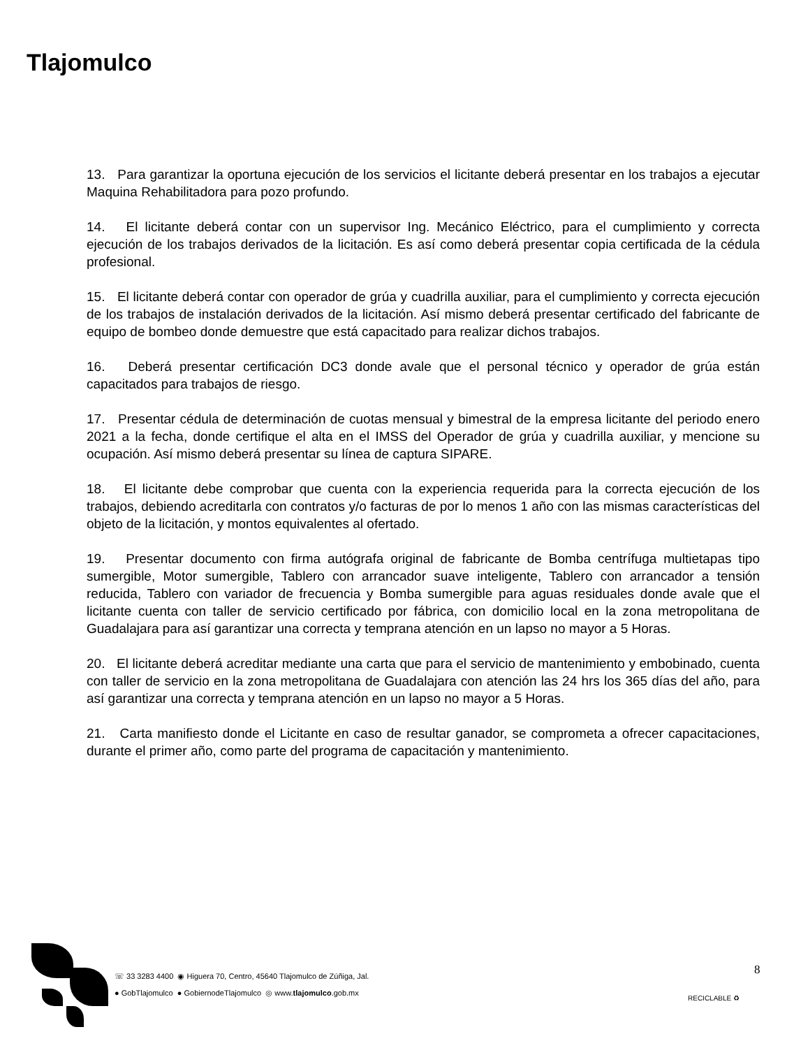Tlajomulco
13. Para garantizar la oportuna ejecución de los servicios el licitante deberá presentar en los trabajos a ejecutar Maquina Rehabilitadora para pozo profundo.
14. El licitante deberá contar con un supervisor Ing. Mecánico Eléctrico, para el cumplimiento y correcta ejecución de los trabajos derivados de la licitación. Es así como deberá presentar copia certificada de la cédula profesional.
15. El licitante deberá contar con operador de grúa y cuadrilla auxiliar, para el cumplimiento y correcta ejecución de los trabajos de instalación derivados de la licitación. Así mismo deberá presentar certificado del fabricante de equipo de bombeo donde demuestre que está capacitado para realizar dichos trabajos.
16. Deberá presentar certificación DC3 donde avale que el personal técnico y operador de grúa están capacitados para trabajos de riesgo.
17. Presentar cédula de determinación de cuotas mensual y bimestral de la empresa licitante del periodo enero 2021 a la fecha, donde certifique el alta en el IMSS del Operador de grúa y cuadrilla auxiliar, y mencione su ocupación. Así mismo deberá presentar su línea de captura SIPARE.
18. El licitante debe comprobar que cuenta con la experiencia requerida para la correcta ejecución de los trabajos, debiendo acreditarla con contratos y/o facturas de por lo menos 1 año con las mismas características del objeto de la licitación, y montos equivalentes al ofertado.
19. Presentar documento con firma autógrafa original de fabricante de Bomba centrífuga multietapas tipo sumergible, Motor sumergible, Tablero con arrancador suave inteligente, Tablero con arrancador a tensión reducida, Tablero con variador de frecuencia y Bomba sumergible para aguas residuales donde avale que el licitante cuenta con taller de servicio certificado por fábrica, con domicilio local en la zona metropolitana de Guadalajara para así garantizar una correcta y temprana atención en un lapso no mayor a 5 Horas.
20. El licitante deberá acreditar mediante una carta que para el servicio de mantenimiento y embobinado, cuenta con taller de servicio en la zona metropolitana de Guadalajara con atención las 24 hrs los 365 días del año, para así garantizar una correcta y temprana atención en un lapso no mayor a 5 Horas.
21. Carta manifiesto donde el Licitante en caso de resultar ganador, se comprometa a ofrecer capacitaciones, durante el primer año, como parte del programa de capacitación y mantenimiento.
☏ 33 3283 4400 ◉ Higuera 70, Centro, 45640 Tlajomulco de Zúñiga, Jal.
● GobTlajomulco ● GobiernodeTlajomulco ◎ www.tlajomulco.gob.mx
8
RECICLABLE ♻